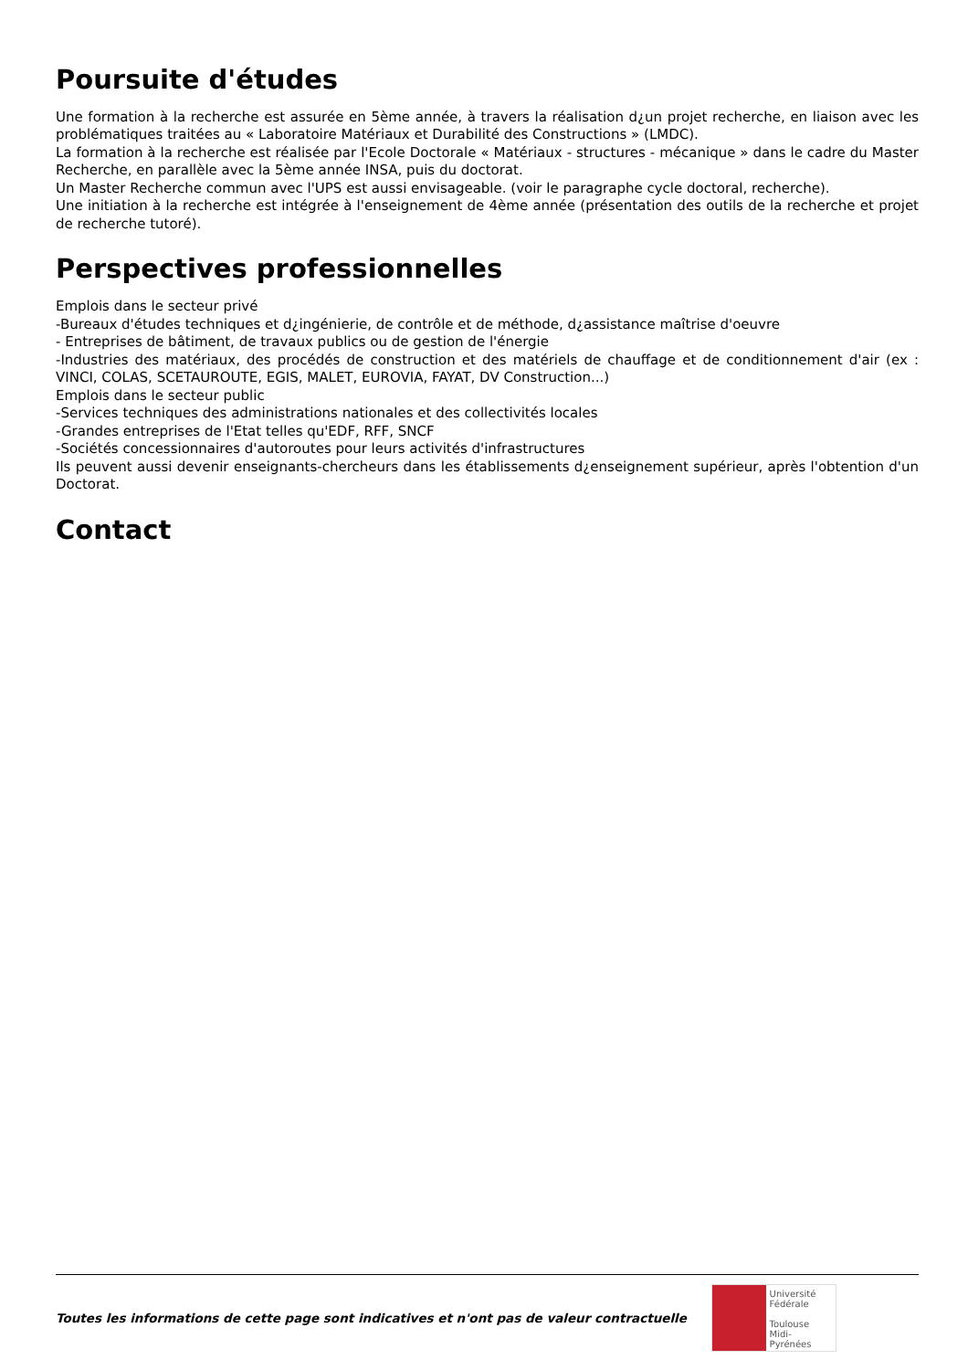Poursuite d'études
Une formation à la recherche est assurée en 5ème année, à travers la réalisation d¿un projet recherche, en liaison avec les problématiques traitées au « Laboratoire Matériaux et Durabilité des Constructions » (LMDC).
La formation à la recherche est réalisée par l'Ecole Doctorale « Matériaux - structures - mécanique » dans le cadre du Master Recherche, en parallèle avec la 5ème année INSA, puis du doctorat.
Un Master Recherche commun avec l'UPS est aussi envisageable. (voir le paragraphe cycle doctoral, recherche).
Une initiation à la recherche est intégrée à l'enseignement de 4ème année (présentation des outils de la recherche et projet de recherche tutoré).
Perspectives professionnelles
Emplois dans le secteur privé
-Bureaux d'études techniques et d¿ingénierie, de contrôle et de méthode, d¿assistance maîtrise d'oeuvre
- Entreprises de bâtiment, de travaux publics ou de gestion de l'énergie
-Industries des matériaux, des procédés de construction et des matériels de chauffage et de conditionnement d'air (ex : VINCI, COLAS, SCETAUROUTE, EGIS, MALET, EUROVIA, FAYAT, DV Construction...)
Emplois dans le secteur public
-Services techniques des administrations nationales et des collectivités locales
-Grandes entreprises de l'Etat telles qu'EDF, RFF, SNCF
-Sociétés concessionnaires d'autoroutes pour leurs activités d'infrastructures
Ils peuvent aussi devenir enseignants-chercheurs dans les établissements d¿enseignement supérieur, après l'obtention d'un Doctorat.
Contact
Toutes les informations de cette page sont indicatives et n'ont pas de valeur contractuelle
Université
Fédérale
Toulouse
Midi-Pyrénées